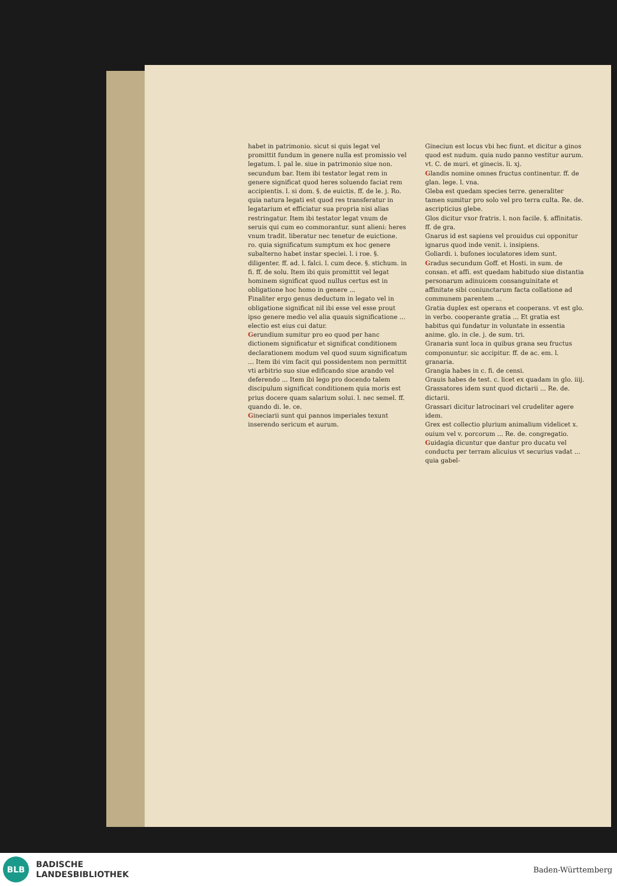habet in patrimonio. sicut si quis legat vel promittit fundum in genere nulla est promissio vel legatum. l. pal le. siue in patrimonio siue non. secundum bar. Item ibi testator legat rem in genere significat quod heres soluendo faciat rem accipientis. l. si dom. §. de euictis. ff. de le. j. Ro. quia natura legati est quod res transferatur in legatarium et efficiatur sua propria nisi alias restringatur. Item ibi testator legat vnum de seruis qui cum eo commorantur. sunt alieni: heres vnum tradit. liberatur nec tenetur de euictione. ro. quia significatum sumptum ex hoc genere subalterno habet instar speciei. l. i roe. §. diligenter. ff. ad. l. falci. l. cum dece. §. stichum. in fi. ff. de solu. Item ibi quis promittit vel legat hominem significat quod nullus certus est in obligatione hoc homo in genere ...
Finaliter ergo genus deductum in legato vel in obligatione significat nil ibi esse vel esse prout ipso genere medio vel alia quauis significatione ... electio est eius cui datur.
Gerundium sumitur pro eo quod per hanc dictionem significatur et significat conditionem declarationem modum vel quod suum significatum ... Item ibi vim facit qui possidentem non permittit vti arbitrio suo siue edificando siue arando vel deferendo ... Item ibi lego pro docendo talem discipulum significat conditionem quia moris est prius docere quam salarium solui. l. nec semel. ff. quando di. le. ce.
Gineciarii sunt qui pannos imperiales texunt inserendo sericum et aurum.
Gineciun est locus vbi hec fiunt. et dicitur a ginos quod est nudum. quia nudo panno vestitur aurum. vt. C. de muri. et ginecis. li. xj.
Glandis nomine omnes fructus continentur. ff. de glan. lege. l. vna.
Gleba est quedam species terre. generaliter tamen sumitur pro solo vel pro terra culta. Re. de. ascripticius glebe.
Glos dicitur vxor fratris. l. non facile. §. affinitatis. ff. de gra.
Gnarus id est sapiens vel prouidus cui opponitur ignarus quod inde venit. i. insipiens.
Goliardi. i. bufones ioculatores idem sunt.
Gradus secundum Goff. et Hosti. in sum. de consan. et affi. est quedam habitudo siue distantia personarum adinuicem consanguinitate et affinitate sibi coniunctarum facta collatione ad communem parentem ...
Gratia duplex est operans et cooperans. vt est glo. in verbo. cooperante gratia ... Et gratia est habitus qui fundatur in voluntate in essentia anime. glo. in cle. j. de sum. tri.
Granaria sunt loca in quibus grana seu fructus componuntur. sic accipitur. ff. de ac. em. l. granaria.
Grangia habes in c. fi. de censi.
Grauis habes de test. c. licet ex quadam in glo. iiij.
Grassatores idem sunt quod dictarii ... Re. de. dictarii.
Grassari dicitur latrocinari vel crudeliter agere idem.
Grex est collectio plurium animalium videlicet x. ouium vel v. porcorum ... Re. de. congregatio.
Guidagia dicuntur que dantur pro ducatu vel conductu per terram alicuius vt securius vadat ... quia gabel-
BLB
BADISCHE
LANDESBIBLIOTHEK
Baden-Württemberg